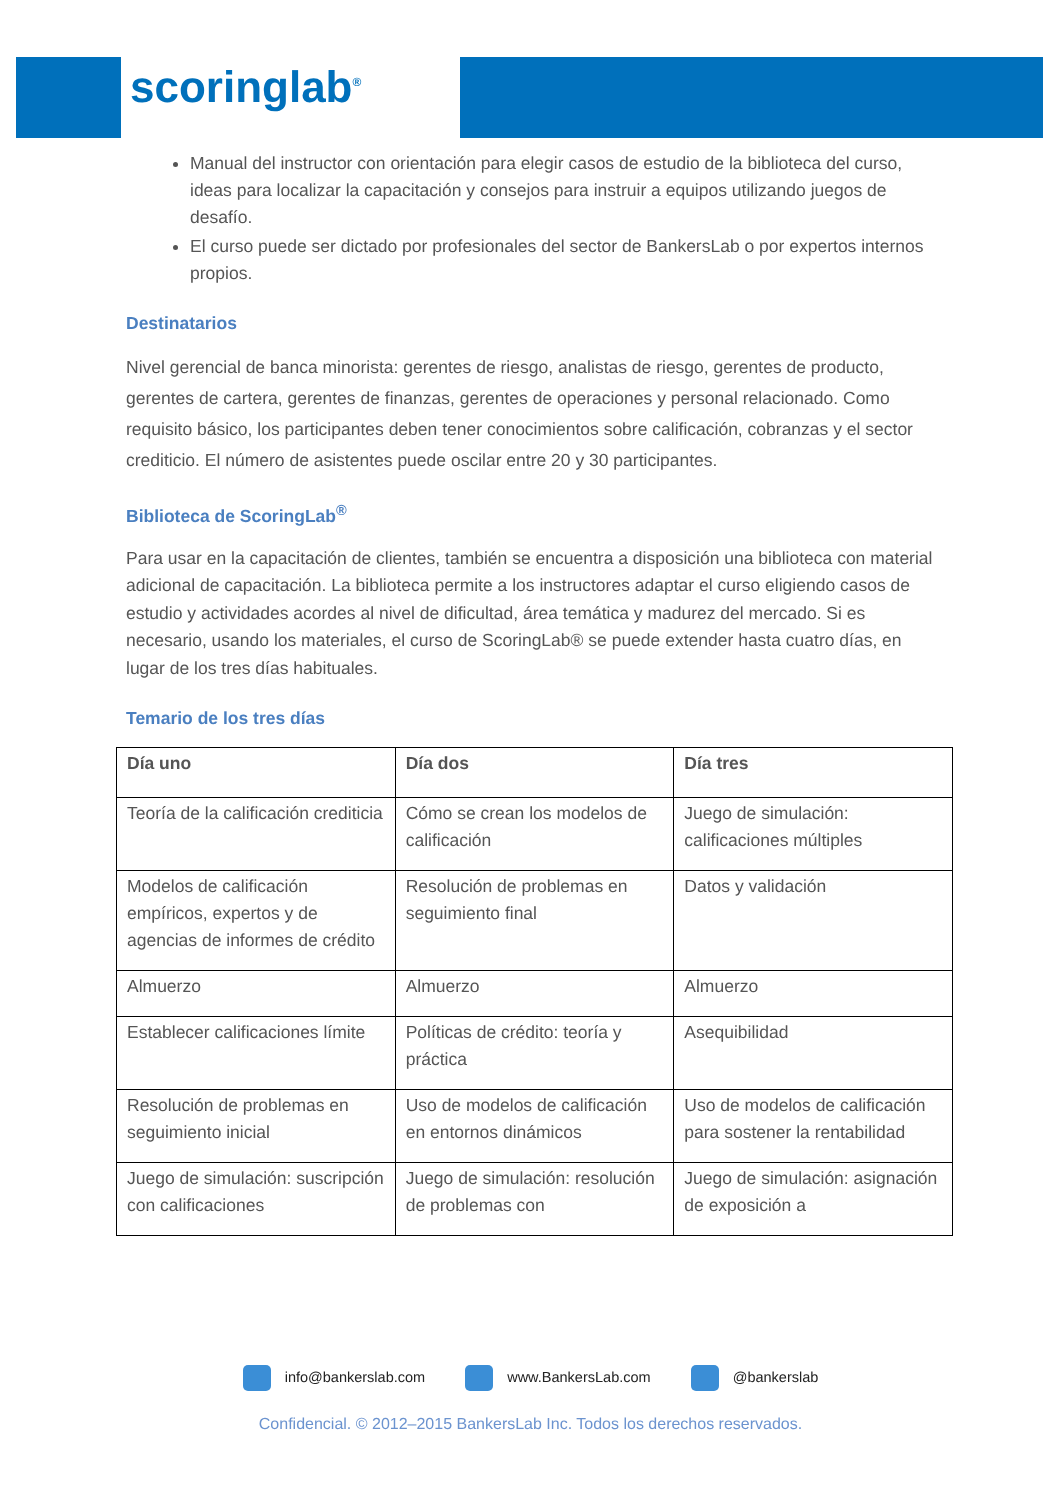scoringlab<sup>®</sup>
Manual del instructor con orientación para elegir casos de estudio de la biblioteca del curso, ideas para localizar la capacitación y consejos para instruir a equipos utilizando juegos de desafío.
El curso puede ser dictado por profesionales del sector de BankersLab o por expertos internos propios.
Destinatarios
Nivel gerencial de banca minorista: gerentes de riesgo, analistas de riesgo, gerentes de producto, gerentes de cartera, gerentes de finanzas, gerentes de operaciones y personal relacionado. Como requisito básico, los participantes deben tener conocimientos sobre calificación, cobranzas y el sector crediticio. El número de asistentes puede oscilar entre 20 y 30 participantes.
Biblioteca de ScoringLab<sup>®</sup>
Para usar en la capacitación de clientes, también se encuentra a disposición una biblioteca con material adicional de capacitación. La biblioteca permite a los instructores adaptar el curso eligiendo casos de estudio y actividades acordes al nivel de dificultad, área temática y madurez del mercado. Si es necesario, usando los materiales, el curso de ScoringLab® se puede extender hasta cuatro días, en lugar de los tres días habituales.
Temario de los tres días
| Día uno | Día dos | Día tres |
| --- | --- | --- |
| Teoría de la calificación crediticia | Cómo se crean los modelos de calificación | Juego de simulación: calificaciones múltiples |
| Modelos de calificación empíricos, expertos y de agencias de informes de crédito | Resolución de problemas en seguimiento final | Datos y validación |
| Almuerzo | Almuerzo | Almuerzo |
| Establecer calificaciones límite | Políticas de crédito: teoría y práctica | Asequibilidad |
| Resolución de problemas en seguimiento inicial | Uso de modelos de calificación en entornos dinámicos | Uso de modelos de calificación para sostener la rentabilidad |
| Juego de simulación: suscripción con calificaciones | Juego de simulación: resolución de problemas con | Juego de simulación: asignación de exposición a |
info@bankerslab.com www.BankersLab.com @bankerslab
Confidencial. © 2012–2015 BankersLab Inc. Todos los derechos reservados.